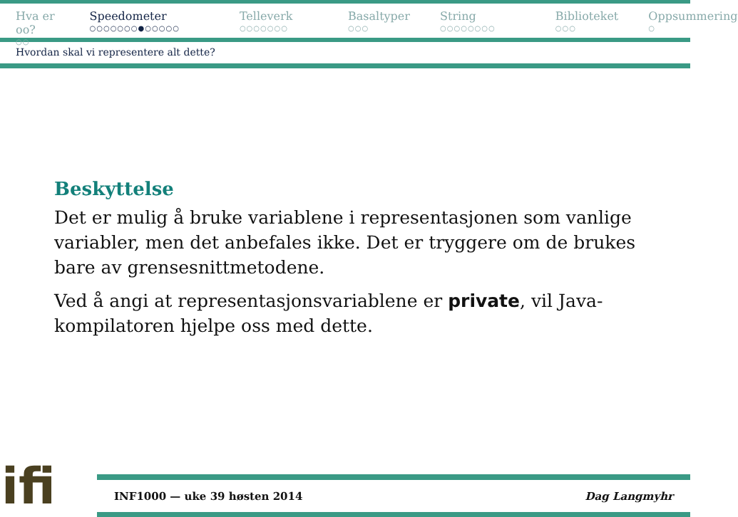Hva er oo?
○○
Speedometer
○○○○○○○●○○○○○
Telleverk
○○○○○○○
Basaltyper
○○○
String
○○○○○○○○
Biblioteket
○○○
Oppsummering
○
Hvordan skal vi representere alt dette?
Beskyttelse
Det er mulig å bruke variablene i representasjonen som vanlige variabler, men det anbefales ikke. Det er tryggere om de brukes bare av grensesnittmetodene.
Ved å angi at representasjonsvariablene er private, vil Java-kompilatoren hjelpe oss med dette.
ifi
INF1000 — uke 39 høsten 2014 Dag Langmyhr